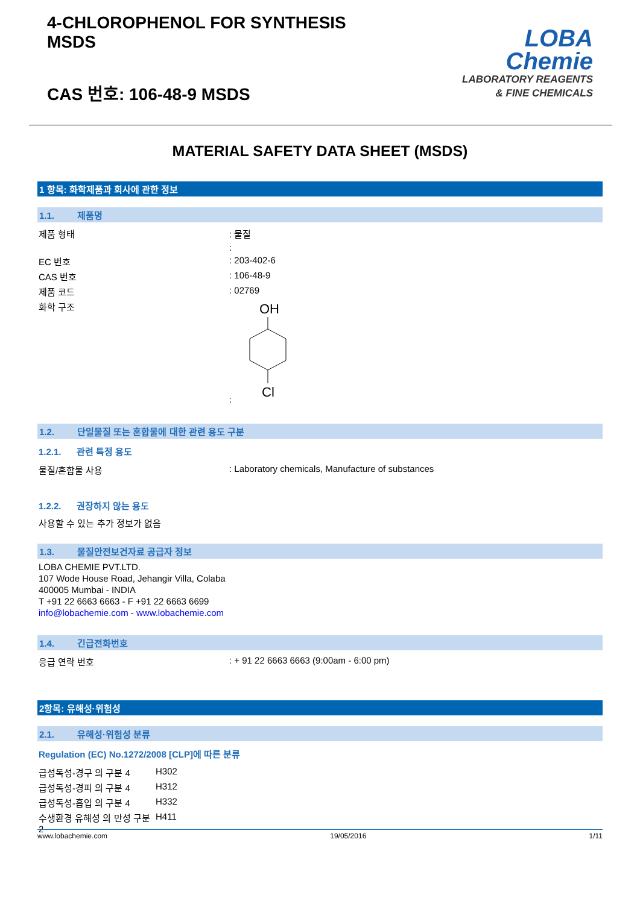4-CHLOROPHENOL FOR SYNTHESIS
MSDS
CAS 번호: 106-48-9 MSDS
LOBA
Chemie
LABORATORY REAGENTS
& FINE CHEMICALS
MATERIAL SAFETY DATA SHEET (MSDS)
1 항목: 화학제품과 회사에 관한 정보
1.1. 제품명
| 제품 형태 | : 물질 |
| | : |
| EC 번호 | : 203-402-6 |
| CAS 번호 | : 106-48-9 |
| 제품 코드 | : 02769 |
| 화학 구조 | : OH Cl |
1.2. 단일물질 또는 혼합물에 대한 관련 용도 구분
1.2.1. 관련 특정 용도
| 물질/혼합물 사용 | : Laboratory chemicals, Manufacture of substances |
1.2.2. 권장하지 않는 용도
사용할 수 있는 추가 정보가 없음
1.3. 물질안전보건자료 공급자 정보
LOBA CHEMIE PVT.LTD.
107 Wode House Road, Jehangir Villa, Colaba
400005 Mumbai - INDIA
T +91 22 6663 6663 - F +91 22 6663 6699
info@lobachemie.com - www.lobachemie.com
1.4. 긴급전화번호
| 응급 연락 번호 | : + 91 22 6663 6663 (9:00am - 6:00 pm) |
2항목: 유해성·위험성
2.1. 유해성·위험성 분류
Regulation (EC) No.1272/2008 [CLP]에 따른 분류
| 급성독성-경구 의 구분 4 | H302 |
| 급성독성-경피 의 구분 4 | H312 |
| 급성독성-흡입 의 구분 4 | H332 |
| 수생환경 유해성 의 만성 구분 2 | H411 |
www.lobachemie.com 19/05/2016 1/11